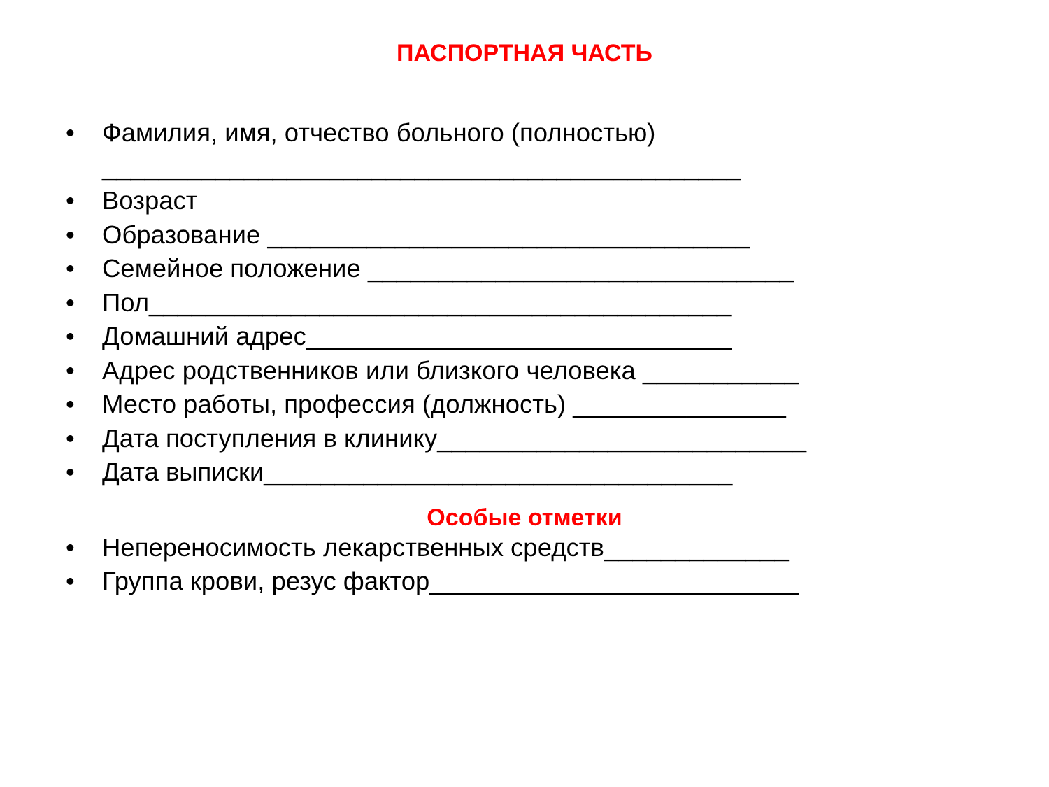ПАСПОРТНАЯ ЧАСТЬ
• Фамилия, имя, отчество больного (полностью)
_____________________________________________
• Возраст
• Образование __________________________________
• Семейное положение ______________________________
• Пол_________________________________________
• Домашний адрес______________________________
• Адрес родственников или близкого человека ___________
• Место работы, профессия (должность) _______________
• Дата поступления в клинику__________________________
• Дата выписки_________________________________
Особые отметки
• Непереносимость лекарственных средств_____________
• Группа крови, резус фактор__________________________